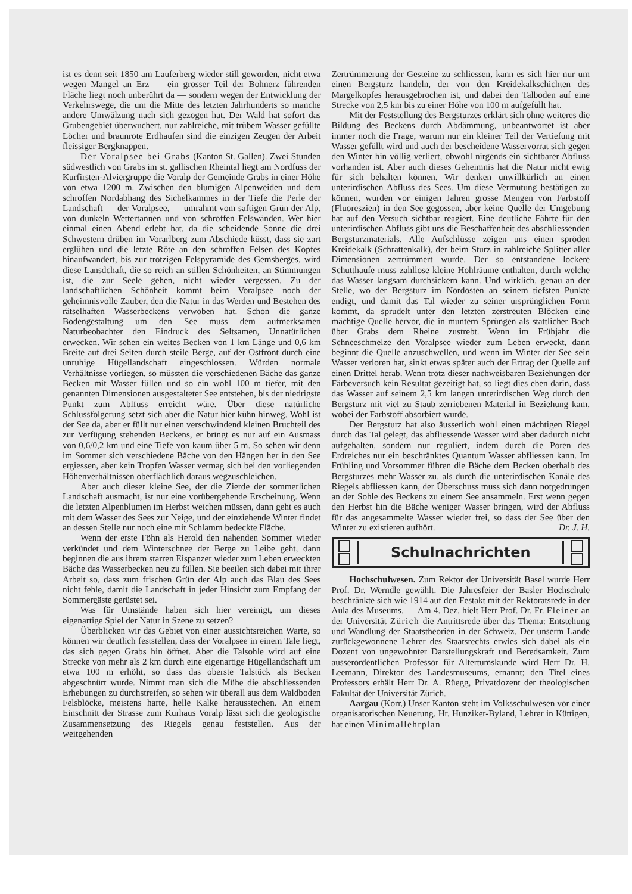ist es denn seit 1850 am Lauferberg wieder still geworden, nicht etwa wegen Mangel an Erz — ein grosser Teil der Bohnerz führenden Fläche liegt noch unberührt da — sondern wegen der Entwicklung der Verkehrswege, die um die Mitte des letzten Jahrhunderts so manche andere Umwälzung nach sich gezogen hat. Der Wald hat sofort das Grubengebiet überwuchert, nur zahlreiche, mit trübem Wasser gefüllte Löcher und braunrote Erdhaufen sind die einzigen Zeugen der Arbeit fleissiger Bergknappen.
Der Voralpsee bei Grabs (Kanton St. Gallen). Zwei Stunden südwestlich von Grabs im st. gallischen Rheintal liegt am Nordfuss der Kurfirsten-Alviergruppe die Voralp der Gemeinde Grabs in einer Höhe von etwa 1200 m. Zwischen den blumigen Alpenweiden und dem schroffen Nordabhang des Sichelkammes in der Tiefe die Perle der Landschaft — der Voralpsee, — umrahmt vom saftigen Grün der Alp, von dunkeln Wettertannen und von schroffen Felswänden. Wer hier einmal einen Abend erlebt hat, da die scheidende Sonne die drei Schwestern drüben im Vorarlberg zum Abschiede küsst, dass sie zart erglühen und die letzte Röte an den schroffen Felsen des Kopfes hinaufwandert, bis zur trotzigen Felspyramide des Gemsberges, wird diese Lansdchaft, die so reich an stillen Schönheiten, an Stimmungen ist, die zur Seele gehen, nicht wieder vergessen. Zu der landschaftlichen Schönheit kommt beim Voralpsee noch der geheimnisvolle Zauber, den die Natur in das Werden und Bestehen des rätselhaften Wasserbeckens verwoben hat. Schon die ganze Bodengestaltung um den See muss dem aufmerksamen Naturbeobachter den Eindruck des Seltsamen, Unnatürlichen erwecken. Wir sehen ein weites Becken von 1 km Länge und 0,6 km Breite auf drei Seiten durch steile Berge, auf der Ostfront durch eine unruhige Hügellandschaft eingeschlossen. Würden normale Verhältnisse vorliegen, so müssten die verschiedenen Bäche das ganze Becken mit Wasser füllen und so ein wohl 100 m tiefer, mit den genannten Dimensionen ausgestalteter See entstehen, bis der niedrigste Punkt zum Ablfuss erreicht wäre. Über diese natürliche Schlussfolgerung setzt sich aber die Natur hier kühn hinweg. Wohl ist der See da, aber er füllt nur einen verschwindend kleinen Bruchteil des zur Verfügung stehenden Beckens, er bringt es nur auf ein Ausmass von 0,6/0,2 km und eine Tiefe von kaum über 5 m. So sehen wir denn im Sommer sich verschiedene Bäche von den Hängen her in den See ergiessen, aber kein Tropfen Wasser vermag sich bei den vorliegenden Höhenverhältnissen oberflächlich daraus wegzuschleichen.
Aber auch dieser kleine See, der die Zierde der sommerlichen Landschaft ausmacht, ist nur eine vorübergehende Erscheinung. Wenn die letzten Alpenblumen im Herbst weichen müssen, dann geht es auch mit dem Wasser des Sees zur Neige, und der einziehende Winter findet an dessen Stelle nur noch eine mit Schlamm bedeckte Fläche.
Wenn der erste Föhn als Herold den nahenden Sommer wieder verkündet und dem Winterschnee der Berge zu Leibe geht, dann beginnen die aus ihrem starren Eispanzer wieder zum Leben erweckten Bäche das Wasserbecken neu zu füllen. Sie beeilen sich dabei mit ihrer Arbeit so, dass zum frischen Grün der Alp auch das Blau des Sees nicht fehle, damit die Landschaft in jeder Hinsicht zum Empfang der Sommergäste gerüstet sei.
Was für Umstände haben sich hier vereinigt, um dieses eigenartige Spiel der Natur in Szene zu setzen?
Überblicken wir das Gebiet von einer aussichtsreichen Warte, so können wir deutlich feststellen, dass der Voralpsee in einem Tale liegt, das sich gegen Grabs hin öffnet. Aber die Talsohle wird auf eine Strecke von mehr als 2 km durch eine eigenartige Hügellandschaft um etwa 100 m erhöht, so dass das oberste Talstück als Becken abgeschnürt wurde. Nimmt man sich die Mühe die abschliessenden Erhebungen zu durchstreifen, so sehen wir überall aus dem Waldboden Felsblöcke, meistens harte, helle Kalke herausstechen. An einem Einschnitt der Strasse zum Kurhaus Voralp lässt sich die geologische Zusammensetzung des Riegels genau feststellen. Aus der weitgehenden
Zertrümmerung der Gesteine zu schliessen, kann es sich hier nur um einen Bergsturz handeln, der von den Kreidekalkschichten des Margelkopfes herausgebrochen ist, und dabei den Talboden auf eine Strecke von 2,5 km bis zu einer Höhe von 100 m aufgefüllt hat.
Mit der Feststellung des Bergsturzes erklärt sich ohne weiteres die Bildung des Beckens durch Abdämmung, unbeantwortet ist aber immer noch die Frage, warum nur ein kleiner Teil der Vertiefung mit Wasser gefüllt wird und auch der bescheidene Wasservorrat sich gegen den Winter hin völlig verliert, obwohl nirgends ein sichtbarer Abfluss vorhanden ist. Aber auch dieses Geheimnis hat die Natur nicht ewig für sich behalten können. Wir denken unwillkürlich an einen unterirdischen Abfluss des Sees. Um diese Vermutung bestätigen zu können, wurden vor einigen Jahren grosse Mengen von Farbstoff (Fluoreszien) in den See gegossen, aber keine Quelle der Umgebung hat auf den Versuch sichtbar reagiert. Eine deutliche Fährte für den unterirdischen Abfluss gibt uns die Beschaffenheit des abschliessenden Bergsturzmaterials. Alle Aufschlüsse zeigen uns einen spröden Kreidekalk (Schrattenkalk), der beim Sturz in zahlreiche Splitter aller Dimensionen zertrümmert wurde. Der so entstandene lockere Schutthaufe muss zahllose kleine Hohlräume enthalten, durch welche das Wasser langsam durchsickern kann. Und wirklich, genau an der Stelle, wo der Bergsturz im Nordosten an seinem tiefsten Punkte endigt, und damit das Tal wieder zu seiner ursprünglichen Form kommt, da sprudelt unter den letzten zerstreuten Blöcken eine mächtige Quelle hervor, die in muntern Sprüngen als stattlicher Bach über Grabs dem Rheine zustrebt. Wenn im Frühjahr die Schneeschmelze den Voralpsee wieder zum Leben erweckt, dann beginnt die Quelle anzuschwellen, und wenn im Winter der See sein Wasser verloren hat, sinkt etwas später auch der Ertrag der Quelle auf einen Drittel herab. Wenn trotz dieser nachweisbaren Beziehungen der Färbeversuch kein Resultat gezeitigt hat, so liegt dies eben darin, dass das Wasser auf seinem 2,5 km langen unterirdischen Weg durch den Bergsturz mit viel zu Staub zerriebenen Material in Beziehung kam, wobei der Farbstoff absorbiert wurde.
Der Bergsturz hat also äusserlich wohl einen mächtigen Riegel durch das Tal gelegt, das abfliessende Wasser wird aber dadurch nicht aufgehalten, sondern nur reguliert, indem durch die Poren des Erdreiches nur ein beschränktes Quantum Wasser abfliessen kann. Im Frühling und Vorsommer führen die Bäche dem Becken oberhalb des Bergsturzes mehr Wasser zu, als durch die unterirdischen Kanäle des Riegels abfliessen kann, der Überschuss muss sich dann notgedrungen an der Sohle des Beckens zu einem See ansammeln. Erst wenn gegen den Herbst hin die Bäche weniger Wasser bringen, wird der Abfluss für das angesammelte Wasser wieder frei, so dass der See über den Winter zu existieren aufhört. Dr. J. H.
Schulnachrichten
Hochschulwesen. Zum Rektor der Universität Basel wurde Herr Prof. Dr. Werndle gewählt. Die Jahresfeier der Basler Hochschule beschränkte sich wie 1914 auf den Festakt mit der Rektoratsrede in der Aula des Museums. — Am 4. Dez. hielt Herr Prof. Dr. Fr. Fleiner an der Universität Zürich die Antrittsrede über das Thema: Entstehung und Wandlung der Staatstheorien in der Schweiz. Der unserm Lande zurückgewonnene Lehrer des Staatsrechts erwies sich dabei als ein Dozent von ungewohnter Darstellungskraft und Beredsamkeit. Zum ausserordentlichen Professor für Altertumskunde wird Herr Dr. H. Leemann, Direktor des Landesmuseums, ernannt; den Titel eines Professors erhält Herr Dr. A. Rüegg, Privatdozent der theologischen Fakultät der Universität Zürich.
Aargau (Korr.) Unser Kanton steht im Volksschulwesen vor einer organisatorischen Neuerung. Hr. Hunziker-Byland, Lehrer in Küttigen, hat einen Minimallehrplan